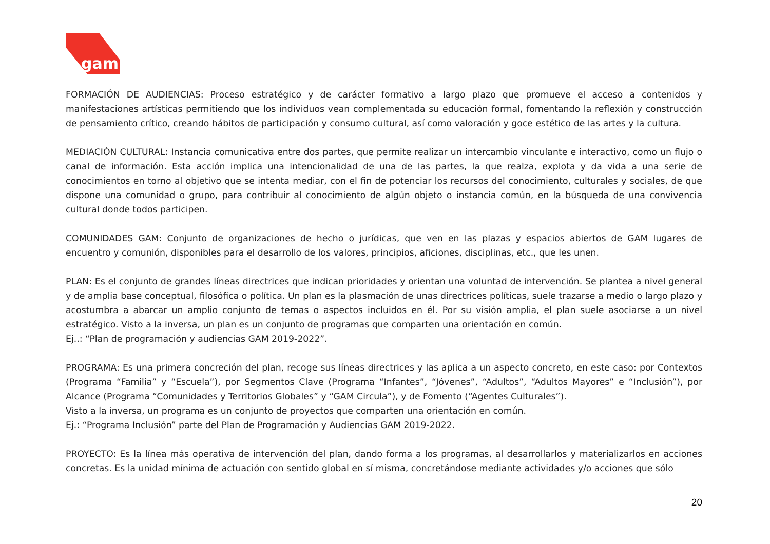gam
FORMACIÓN DE AUDIENCIAS: Proceso estratégico y de carácter formativo a largo plazo que promueve el acceso a contenidos y manifestaciones artísticas permitiendo que los individuos vean complementada su educación formal, fomentando la reflexión y construcción de pensamiento crítico, creando hábitos de participación y consumo cultural, así como valoración y goce estético de las artes y la cultura.
MEDIACIÓN CULTURAL: Instancia comunicativa entre dos partes, que permite realizar un intercambio vinculante e interactivo, como un flujo o canal de información. Esta acción implica una intencionalidad de una de las partes, la que realza, explota y da vida a una serie de conocimientos en torno al objetivo que se intenta mediar, con el fin de potenciar los recursos del conocimiento, culturales y sociales, de que dispone una comunidad o grupo, para contribuir al conocimiento de algún objeto o instancia común, en la búsqueda de una convivencia cultural donde todos participen.
COMUNIDADES GAM: Conjunto de organizaciones de hecho o jurídicas, que ven en las plazas y espacios abiertos de GAM lugares de encuentro y comunión, disponibles para el desarrollo de los valores, principios, aficiones, disciplinas, etc., que les unen.
PLAN: Es el conjunto de grandes líneas directrices que indican prioridades y orientan una voluntad de intervención. Se plantea a nivel general y de amplia base conceptual, filosófica o política. Un plan es la plasmación de unas directrices políticas, suele trazarse a medio o largo plazo y acostumbra a abarcar un amplio conjunto de temas o aspectos incluidos en él. Por su visión amplia, el plan suele asociarse a un nivel estratégico. Visto a la inversa, un plan es un conjunto de programas que comparten una orientación en común.
Ej..: “Plan de programación y audiencias GAM 2019-2022”.
PROGRAMA: Es una primera concreción del plan, recoge sus líneas directrices y las aplica a un aspecto concreto, en este caso: por Contextos (Programa “Familia” y “Escuela”), por Segmentos Clave (Programa “Infantes”, “Jóvenes”, “Adultos”, “Adultos Mayores” e “Inclusión”), por Alcance (Programa “Comunidades y Territorios Globales” y “GAM Circula”), y de Fomento (“Agentes Culturales”).
Visto a la inversa, un programa es un conjunto de proyectos que comparten una orientación en común.
Ej.: “Programa Inclusión” parte del Plan de Programación y Audiencias GAM 2019-2022.
PROYECTO: Es la línea más operativa de intervención del plan, dando forma a los programas, al desarrollarlos y materializarlos en acciones concretas. Es la unidad mínima de actuación con sentido global en sí misma, concretándose mediante actividades y/o acciones que sólo
20